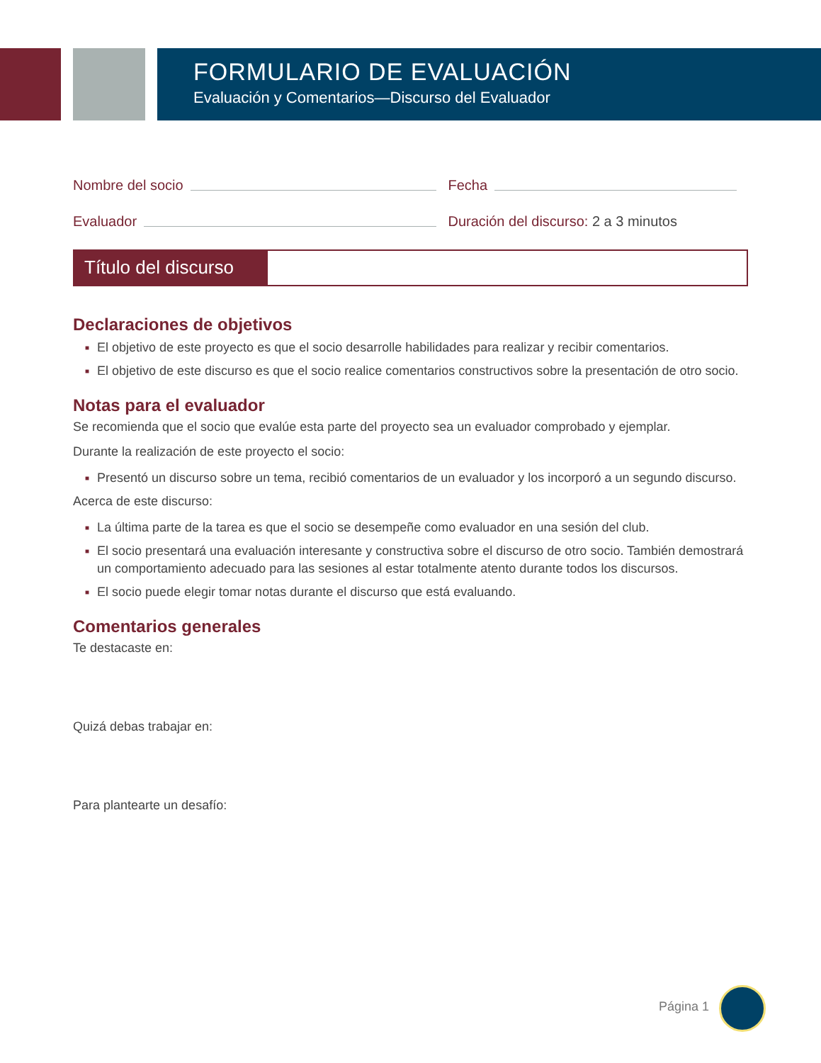FORMULARIO DE EVALUACIÓN
Evaluación y Comentarios—Discurso del Evaluador
Nombre del socio Fecha
Evaluador Duración del discurso: 2 a 3 minutos
Título del discurso
Declaraciones de objetivos
■ El objetivo de este proyecto es que el socio desarrolle habilidades para realizar y recibir comentarios.
■ El objetivo de este discurso es que el socio realice comentarios constructivos sobre la presentación de otro socio.
Notas para el evaluador
Se recomienda que el socio que evalúe esta parte del proyecto sea un evaluador comprobado y ejemplar.
Durante la realización de este proyecto el socio:
■ Presentó un discurso sobre un tema, recibió comentarios de un evaluador y los incorporó a un segundo discurso.
Acerca de este discurso:
■ La última parte de la tarea es que el socio se desempeñe como evaluador en una sesión del club.
■ El socio presentará una evaluación interesante y constructiva sobre el discurso de otro socio. También demostrará un comportamiento adecuado para las sesiones al estar totalmente atento durante todos los discursos.
■ El socio puede elegir tomar notas durante el discurso que está evaluando.
Comentarios generales
Te destacaste en:
Quizá debas trabajar en:
Para plantearte un desafío:
Página 1